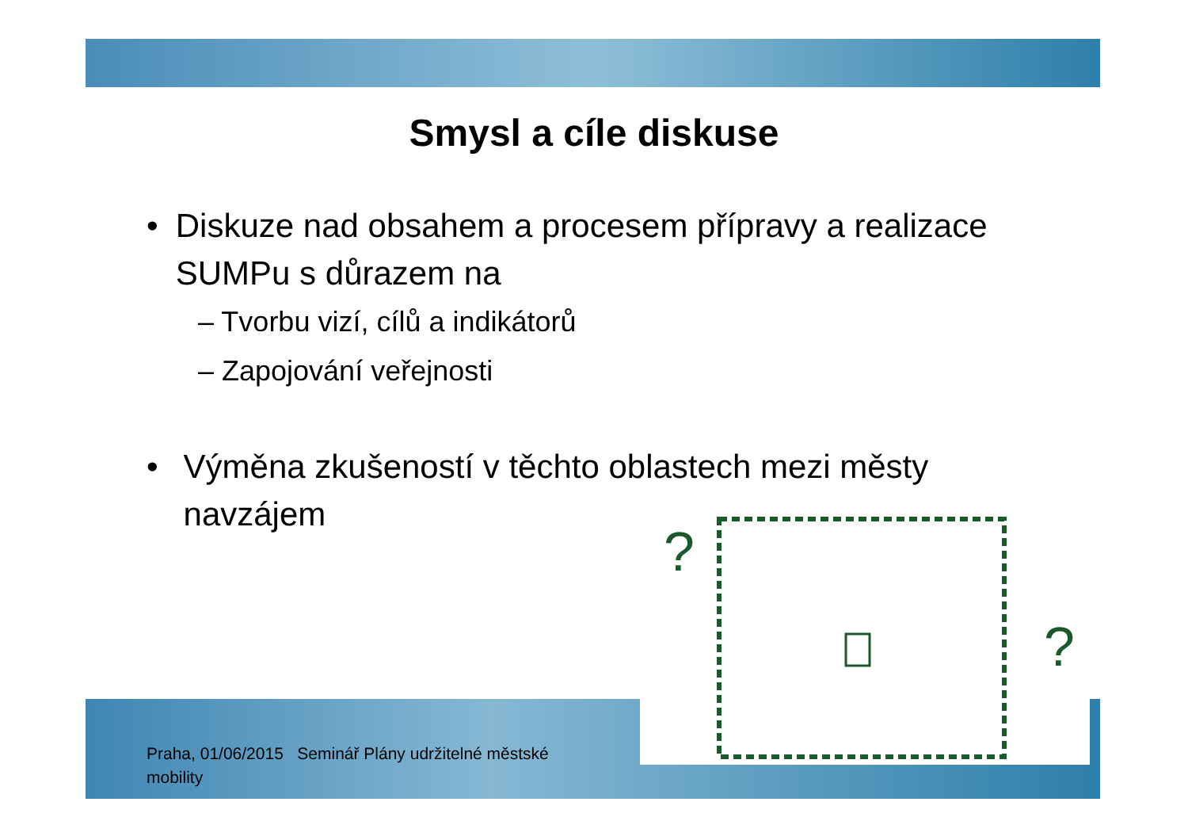Smysl a cíle diskuse
• Diskuze nad obsahem a procesem přípravy a realizace SUMPu s důrazem na
– Tvorbu vizí, cílů a indikátorů
– Zapojování veřejnosti
• Výměna zkušeností v těchto oblastech mezi městy navzájem
?
?
Praha, 01/06/2015 Seminář Plány udržitelné městské mobility